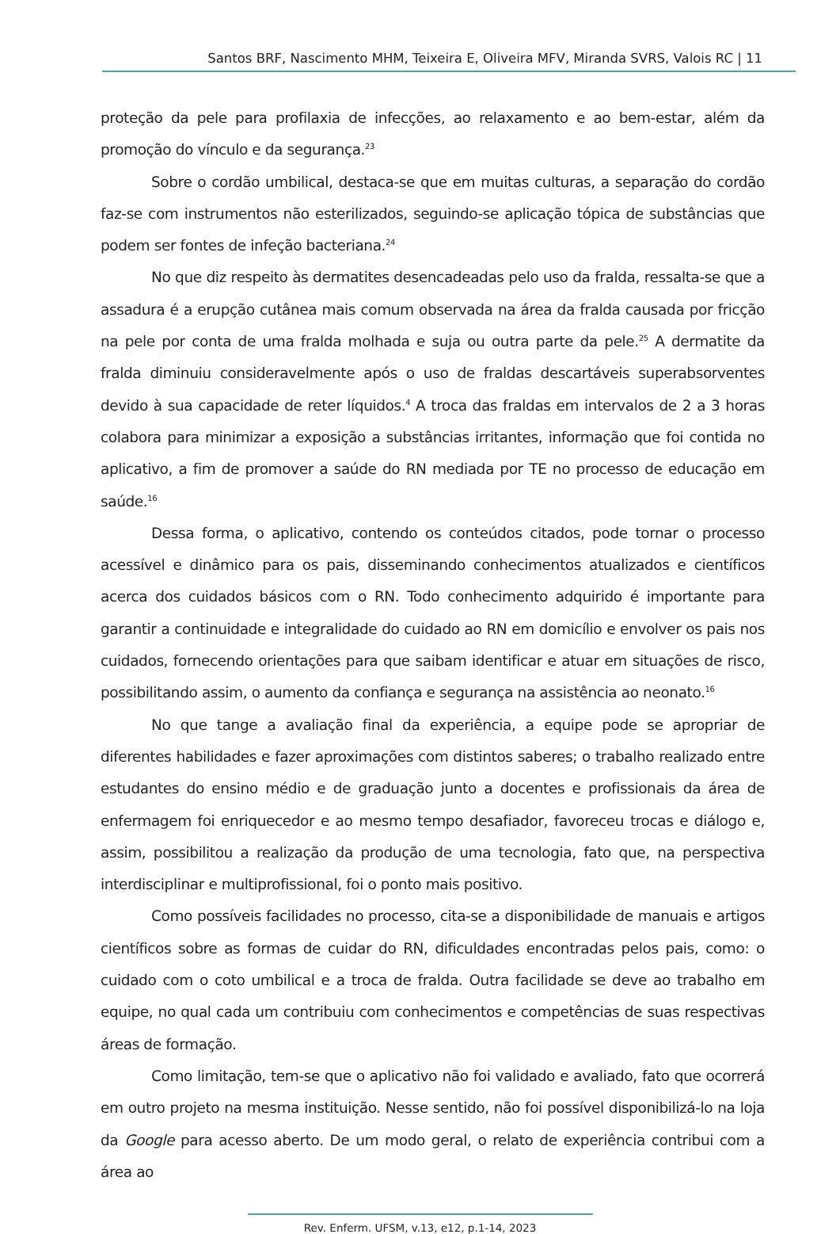Santos BRF, Nascimento MHM, Teixeira E, Oliveira MFV, Miranda SVRS, Valois RC | 11
proteção da pele para profilaxia de infecções, ao relaxamento e ao bem-estar, além da promoção do vínculo e da segurança.<sup>23</sup>
Sobre o cordão umbilical, destaca-se que em muitas culturas, a separação do cordão faz-se com instrumentos não esterilizados, seguindo-se aplicação tópica de substâncias que podem ser fontes de infeção bacteriana.<sup>24</sup>
No que diz respeito às dermatites desencadeadas pelo uso da fralda, ressalta-se que a assadura é a erupção cutânea mais comum observada na área da fralda causada por fricção na pele por conta de uma fralda molhada e suja ou outra parte da pele.<sup>25</sup> A dermatite da fralda diminuiu consideravelmente após o uso de fraldas descartáveis superabsorventes devido à sua capacidade de reter líquidos.<sup>4</sup> A troca das fraldas em intervalos de 2 a 3 horas colabora para minimizar a exposição a substâncias irritantes, informação que foi contida no aplicativo, a fim de promover a saúde do RN mediada por TE no processo de educação em saúde.<sup>16</sup>
Dessa forma, o aplicativo, contendo os conteúdos citados, pode tornar o processo acessível e dinâmico para os pais, disseminando conhecimentos atualizados e científicos acerca dos cuidados básicos com o RN. Todo conhecimento adquirido é importante para garantir a continuidade e integralidade do cuidado ao RN em domicílio e envolver os pais nos cuidados, fornecendo orientações para que saibam identificar e atuar em situações de risco, possibilitando assim, o aumento da confiança e segurança na assistência ao neonato.<sup>16</sup>
No que tange a avaliação final da experiência, a equipe pode se apropriar de diferentes habilidades e fazer aproximações com distintos saberes; o trabalho realizado entre estudantes do ensino médio e de graduação junto a docentes e profissionais da área de enfermagem foi enriquecedor e ao mesmo tempo desafiador, favoreceu trocas e diálogo e, assim, possibilitou a realização da produção de uma tecnologia, fato que, na perspectiva interdisciplinar e multiprofissional, foi o ponto mais positivo.
Como possíveis facilidades no processo, cita-se a disponibilidade de manuais e artigos científicos sobre as formas de cuidar do RN, dificuldades encontradas pelos pais, como: o cuidado com o coto umbilical e a troca de fralda. Outra facilidade se deve ao trabalho em equipe, no qual cada um contribuiu com conhecimentos e competências de suas respectivas áreas de formação.
Como limitação, tem-se que o aplicativo não foi validado e avaliado, fato que ocorrerá em outro projeto na mesma instituição. Nesse sentido, não foi possível disponibilizá-lo na loja da Google para acesso aberto. De um modo geral, o relato de experiência contribui com a área ao
Rev. Enferm. UFSM, v.13, e12, p.1-14, 2023